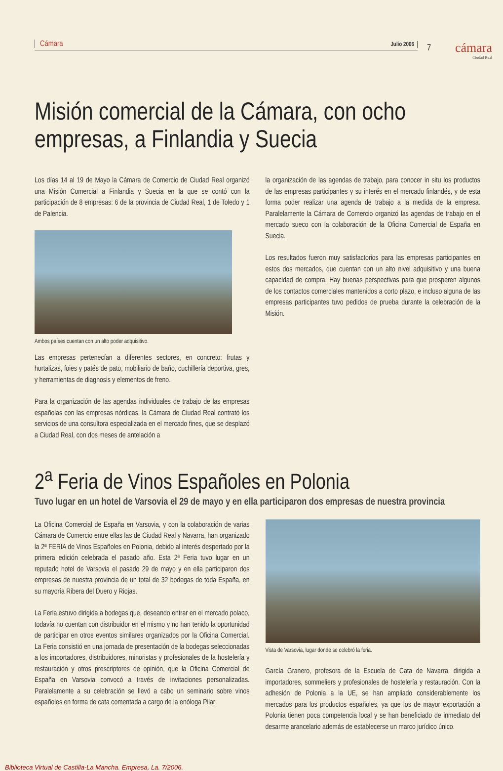Cámara Julio 2006
7 cámara
Ciudad Real
Misión comercial de la Cámara, con ocho empresas, a Finlandia y Suecia
Los días 14 al 19 de Mayo la Cámara de Comercio de Ciudad Real organizó una Misión Comercial a Finlandia y Suecia en la que se contó con la participación de 8 empresas: 6 de la provincia de Ciudad Real, 1 de Toledo y 1 de Palencia.
Ambos países cuentan con un alto poder adquisitivo.
Las empresas pertenecían a diferentes sectores, en concreto: frutas y hortalizas, foies y patés de pato, mobiliario de baño, cuchillería deportiva, gres, y herramientas de diagnosis y elementos de freno.
Para la organización de las agendas individuales de trabajo de las empresas españolas con las empresas nórdicas, la Cámara de Ciudad Real contrató los servicios de una consultora especializada en el mercado fines, que se desplazó a Ciudad Real, con dos meses de antelación a
la organización de las agendas de trabajo, para conocer in situ los productos de las empresas participantes y su interés en el mercado finlandés, y de esta forma poder realizar una agenda de trabajo a la medida de la empresa. Paralelamente la Cámara de Comercio organizó las agendas de trabajo en el mercado sueco con la colaboración de la Oficina Comercial de España en Suecia.
Los resultados fueron muy satisfactorios para las empresas participantes en estos dos mercados, que cuentan con un alto nivel adquisitivo y una buena capacidad de compra. Hay buenas perspectivas para que prosperen algunos de los contactos comerciales mantenidos a corto plazo, e incluso alguna de las empresas participantes tuvo pedidos de prueba durante la celebración de la Misión.
2<sup>a</sup> Feria de Vinos Españoles en Polonia
Tuvo lugar en un hotel de Varsovia el 29 de mayo y en ella participaron dos empresas de nuestra provincia
La Oficina Comercial de España en Varsovia, y con la colaboración de varias Cámara de Comercio entre ellas las de Ciudad Real y Navarra, han organizado la 2ª FERIA de Vinos Españoles en Polonia, debido al interés despertado por la primera edición celebrada el pasado año. Esta 2ª Feria tuvo lugar en un reputado hotel de Varsovia el pasado 29 de mayo y en ella participaron dos empresas de nuestra provincia de un total de 32 bodegas de toda España, en su mayoría Ribera del Duero y Riojas.
La Feria estuvo dirigida a bodegas que, deseando entrar en el mercado polaco, todavía no cuentan con distribuidor en el mismo y no han tenido la oportunidad de participar en otros eventos similares organizados por la Oficina Comercial. La Feria consistió en una jornada de presentación de la bodegas seleccionadas a los importadores, distribuidores, minoristas y profesionales de la hostelería y restauración y otros prescriptores de opinión, que la Oficina Comercial de España en Varsovia convocó a través de invitaciones personalizadas. Paralelamente a su celebración se llevó a cabo un seminario sobre vinos españoles en forma de cata comentada a cargo de la enóloga Pilar
Vista de Varsovia, lugar donde se celebró la feria.
García Granero, profesora de la Escuela de Cata de Navarra, dirigida a importadores, sommeliers y profesionales de hostelería y restauración. Con la adhesión de Polonia a la UE, se han ampliado considerablemente los mercados para los productos españoles, ya que los de mayor exportación a Polonia tienen poca competencia local y se han beneficiado de inmediato del desarme arancelario además de establecerse un marco jurídico único.
Biblioteca Virtual de Castilla-La Mancha. Empresa, La. 7/2006.